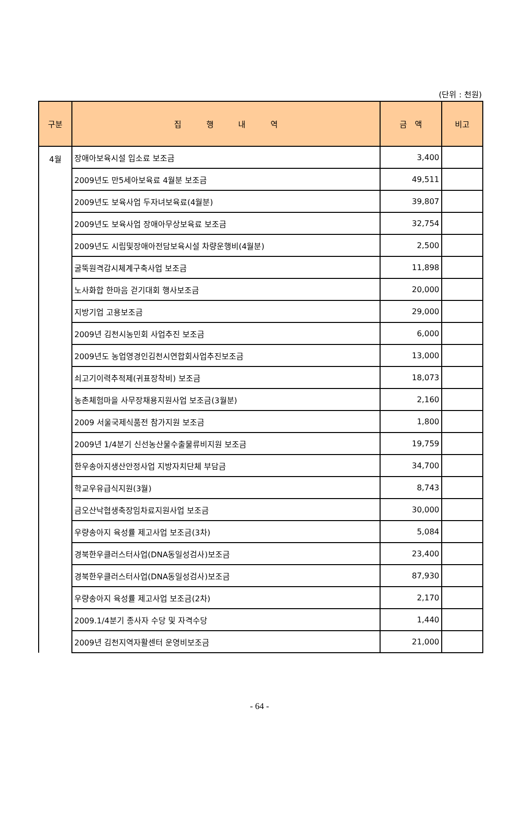(단위 : 천원)
| 구분 | 집 행 내 역 | 금 액 | 비고 |
| --- | --- | --- | --- |
| 4월 | 장애아보육시설 입소료 보조금 | 3,400 | |
| | 2009년도 만5세아보육료 4월분 보조금 | 49,511 | |
| | 2009년도 보육사업 두자녀보육료(4월분) | 39,807 | |
| | 2009년도 보육사업 장애아무상보육료 보조금 | 32,754 | |
| | 2009년도 시립및장애아전담보육시설 차량운행비(4월분) | 2,500 | |
| | 굴뚝원격감시체계구축사업 보조금 | 11,898 | |
| | 노사화합 한마음 걷기대회 행사보조금 | 20,000 | |
| | 지방기업 고용보조금 | 29,000 | |
| | 2009년 김천시농민회 사업추진 보조금 | 6,000 | |
| | 2009년도 농업영경인김천시연합회사업추진보조금 | 13,000 | |
| | 쇠고기이력추적제(귀표장착비) 보조금 | 18,073 | |
| | 농촌체험마을 사무장채용지원사업 보조금(3월분) | 2,160 | |
| | 2009 서울국제식품전 참가지원 보조금 | 1,800 | |
| | 2009년 1/4분기 신선농산물수출물류비지원 보조금 | 19,759 | |
| | 한우송아지생산안정사업 지방자치단체 부담금 | 34,700 | |
| | 학교우유급식지원(3월) | 8,743 | |
| | 금오산낙협생축장임차료지원사업 보조금 | 30,000 | |
| | 우량송아지 육성률 제고사업 보조금(3차) | 5,084 | |
| | 경북한우클러스터사업(DNA동일성검사)보조금 | 23,400 | |
| | 경북한우클러스터사업(DNA동일성검사)보조금 | 87,930 | |
| | 우량송아지 육성률 제고사업 보조금(2차) | 2,170 | |
| | 2009.1/4분기 종사자 수당 및 자격수당 | 1,440 | |
| | 2009년 김천지역자활센터 운영비보조금 | 21,000 | |
- 64 -